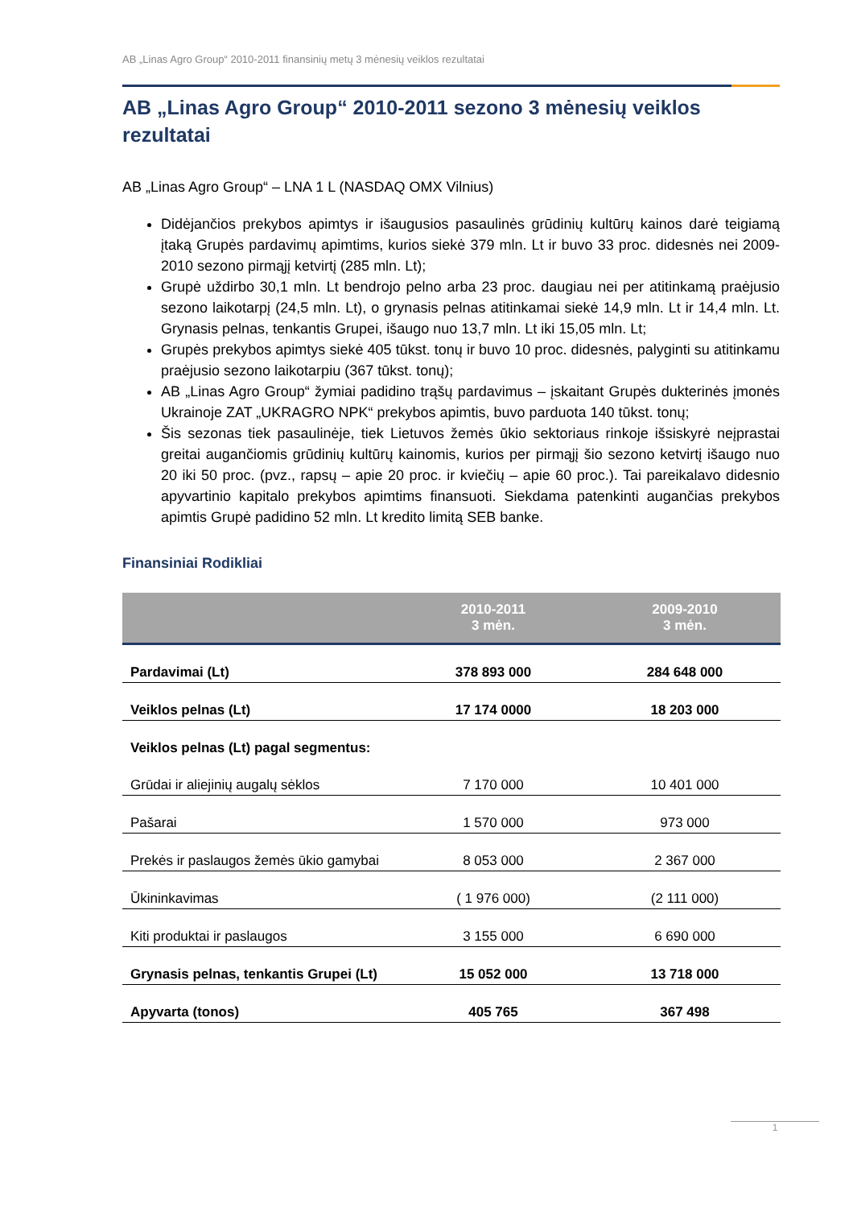AB „Linas Agro Group“ 2010-2011 finansinių metų 3 mėnesių veiklos rezultatai
AB „Linas Agro Group“ 2010-2011 sezono 3 mėnesių veiklos rezultatai
AB „Linas Agro Group“ – LNA 1 L (NASDAQ OMX Vilnius)
Didėjančios prekybos apimtys ir išaugusios pasaulinės grūdinių kultūrų kainos darė teigiamą įtaką Grupės pardavimų apimtims, kurios siekė 379 mln. Lt ir buvo 33 proc. didesnės nei 2009-2010 sezono pirmąjį ketvirtį (285 mln. Lt);
Grupė uždirbo 30,1 mln. Lt bendrojo pelno arba 23 proc. daugiau nei per atitinkamą praėjusio sezono laikotarpį (24,5 mln. Lt), o grynasis pelnas atitinkamai siekė 14,9 mln. Lt ir 14,4 mln. Lt. Grynasis pelnas, tenkantis Grupei, išaugo nuo 13,7 mln. Lt iki 15,05 mln. Lt;
Grupės prekybos apimtys siekė 405 tūkst. tonų ir buvo 10 proc. didesnės, palyginti su atitinkamu praėjusio sezono laikotarpiu (367 tūkst. tonų);
AB „Linas Agro Group“ žymiai padidino trąšų pardavimus – įskaitant Grupės dukterinės įmonės Ukrainoje ZAT „UKRAGRO NPK“ prekybos apimtis, buvo parduota 140 tūkst. tonų;
Šis sezonas tiek pasaulinėje, tiek Lietuvos žemės ūkio sektoriaus rinkoje išsiskyrė neįprastai greitai augančiomis grūdinių kultūrų kainomis, kurios per pirmąjį šio sezono ketvirtį išaugo nuo 20 iki 50 proc. (pvz., rapsų – apie 20 proc. ir kviečių – apie 60 proc.). Tai pareikalavo didesnio apyvartinio kapitalo prekybos apimtims finansuoti. Siekdama patenkinti augančias prekybos apimtis Grupė padidino 52 mln. Lt kredito limitą SEB banke.
Finansiniai Rodikliai
| | 2010-2011 3 mėn. | 2009-2010 3 mėn. |
| --- | --- | --- |
| Pardavimai (Lt) | 378 893 000 | 284 648 000 |
| Veiklos pelnas (Lt) | 17 174 0000 | 18 203 000 |
| Veiklos pelnas (Lt) pagal segmentus: | | |
| Grūdai ir aliejinių augalų sėklos | 7 170 000 | 10 401 000 |
| Pašarai | 1 570 000 | 973 000 |
| Prekės ir paslaugos žemės ūkio gamybai | 8 053 000 | 2 367 000 |
| Ūkininkavimas | ( 1 976 000) | (2 111 000) |
| Kiti produktai ir paslaugos | 3 155 000 | 6 690 000 |
| Grynasis pelnas, tenkantis Grupei (Lt) | 15 052 000 | 13 718 000 |
| Apyvarta (tonos) | 405 765 | 367 498 |
1